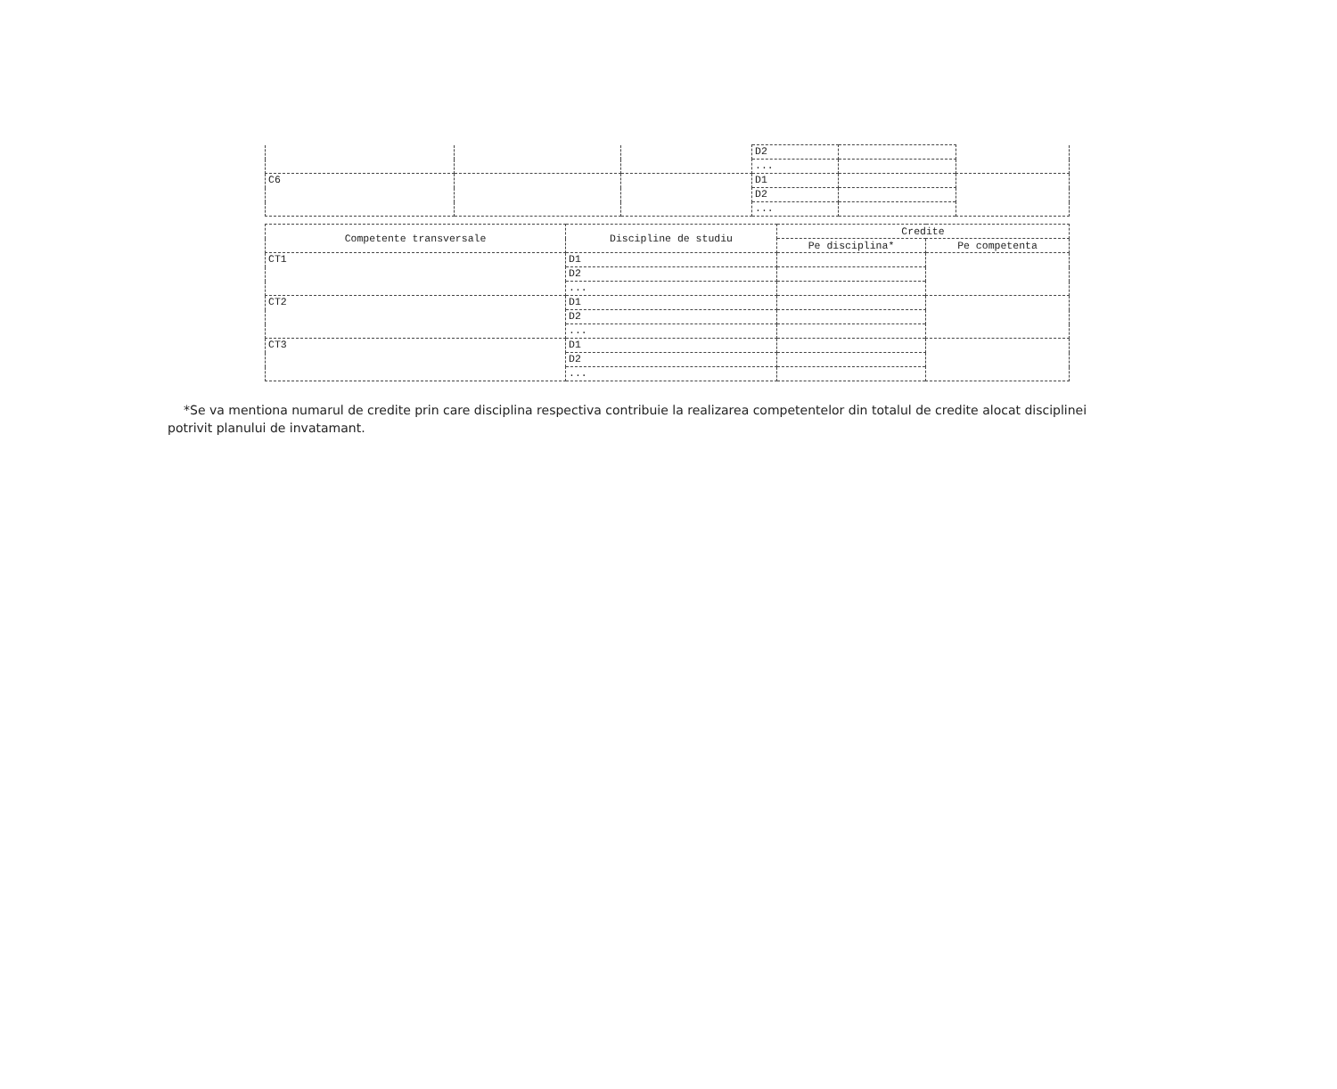| | | | D2 | | |
| | | | ... | | |
| C6 | | | D1 | | |
| | | | D2 | | |
| | | | ... | | |
| Competente transversale | Discipline de studiu | Credite | |
| --- | --- | --- | --- |
| | | Pe disciplina* | Pe competenta |
| CT1 | D1 | | |
| | D2 | | |
| | ... | | |
| CT2 | D1 | | |
| | D2 | | |
| | ... | | |
| CT3 | D1 | | |
| | D2 | | |
| | ... | | |
*Se va mentiona numarul de credite prin care disciplina respectiva contribuie la realizarea competentelor din totalul de credite alocat disciplinei potrivit planului de invatamant.